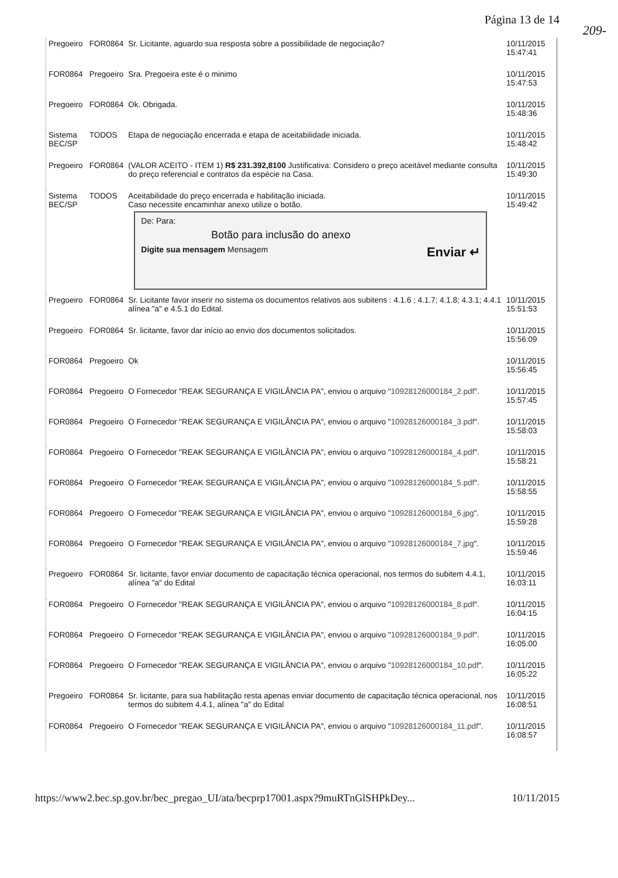Página 13 de 14
209-
| Pregoeiro | FOR0864 | Sr. Licitante, aguardo sua resposta sobre a possibilidade de negociação? | 10/11/2015 15:47:41 |
| FOR0864 | Pregoeiro | Sra. Pregoeira este é o minimo | 10/11/2015 15:47:53 |
| Pregoeiro | FOR0864 | Ok. Obrigada. | 10/11/2015 15:48:36 |
| Sistema BEC/SP | TODOS | Etapa de negociação encerrada e etapa de aceitabilidade iniciada. | 10/11/2015 15:48:42 |
| Pregoeiro | FOR0864 | (VALOR ACEITO - ITEM 1) R$ 231.392,8100 Justificativa: Considero o preço aceitável mediante consulta do preço referencial e contratos da espécie na Casa. | 10/11/2015 15:49:30 |
| Sistema BEC/SP | TODOS | Aceitabilidade do preço encerrada e habilitação iniciada. Caso necessite encaminhar anexo utilize o botão. De: Para: Botão para inclusão do anexo Digite sua mensagem Mensagem Enviar ↵ | 10/11/2015 15:49:42 |
| Pregoeiro | FOR0864 | Sr. Licitante favor inserir no sistema os documentos relativos aos subitens : 4.1.6 ; 4.1.7; 4.1.8; 4.3.1; 4.4.1 alínea "a" e 4.5.1 do Edital. | 10/11/2015 15:51:53 |
| Pregoeiro | FOR0864 | Sr. licitante, favor dar início ao envio dos documentos solicitados. | 10/11/2015 15:56:09 |
| FOR0864 | Pregoeiro | Ok | 10/11/2015 15:56:45 |
| FOR0864 | Pregoeiro | O Fornecedor "REAK SEGURANÇA E VIGILÂNCIA PA", enviou o arquivo " 10928126000184_2.pdf ". | 10/11/2015 15:57:45 |
| FOR0864 | Pregoeiro | O Fornecedor "REAK SEGURANÇA E VIGILÂNCIA PA", enviou o arquivo " 10928126000184_3.pdf ". | 10/11/2015 15:58:03 |
| FOR0864 | Pregoeiro | O Fornecedor "REAK SEGURANÇA E VIGILÂNCIA PA", enviou o arquivo " 10928126000184_4.pdf ". | 10/11/2015 15:58:21 |
| FOR0864 | Pregoeiro | O Fornecedor "REAK SEGURANÇA E VIGILÂNCIA PA", enviou o arquivo " 10928126000184_5.pdf ". | 10/11/2015 15:58:55 |
| FOR0864 | Pregoeiro | O Fornecedor "REAK SEGURANÇA E VIGILÂNCIA PA", enviou o arquivo " 10928126000184_6.jpg ". | 10/11/2015 15:59:28 |
| FOR0864 | Pregoeiro | O Fornecedor "REAK SEGURANÇA E VIGILÂNCIA PA", enviou o arquivo " 10928126000184_7.jpg ". | 10/11/2015 15:59:46 |
| Pregoeiro | FOR0864 | Sr. licitante, favor enviar documento de capacitação técnica operacional, nos termos do subitem 4.4.1, alínea "a" do Edital | 10/11/2015 16:03:11 |
| FOR0864 | Pregoeiro | O Fornecedor "REAK SEGURANÇA E VIGILÂNCIA PA", enviou o arquivo " 10928126000184_8.pdf ". | 10/11/2015 16:04:15 |
| FOR0864 | Pregoeiro | O Fornecedor "REAK SEGURANÇA E VIGILÂNCIA PA", enviou o arquivo " 10928126000184_9.pdf ". | 10/11/2015 16:05:00 |
| FOR0864 | Pregoeiro | O Fornecedor "REAK SEGURANÇA E VIGILÂNCIA PA", enviou o arquivo " 10928126000184_10.pdf ". | 10/11/2015 16:05:22 |
| Pregoeiro | FOR0864 | Sr. licitante, para sua habilitação resta apenas enviar documento de capacitação técnica operacional, nos termos do subitem 4.4.1, alínea "a" do Edital | 10/11/2015 16:08:51 |
| FOR0864 | Pregoeiro | O Fornecedor "REAK SEGURANÇA E VIGILÂNCIA PA", enviou o arquivo " 10928126000184_11.pdf ". | 10/11/2015 16:08:57 |
https://www2.bec.sp.gov.br/bec_pregao_UI/ata/becprp17001.aspx?9muRTnGlSHPkDey... 10/11/2015